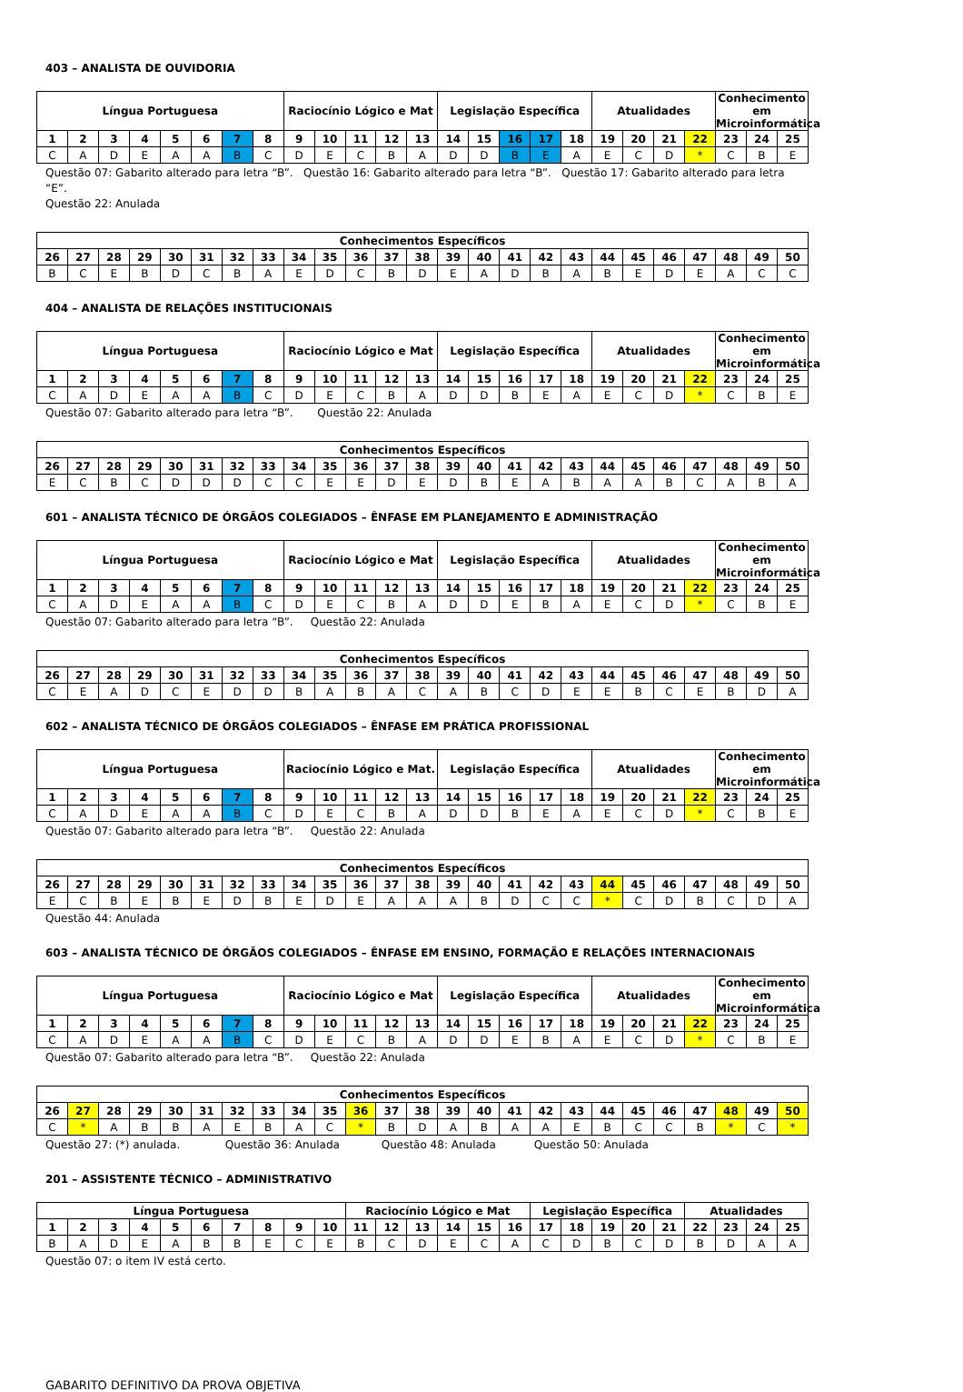403 – ANALISTA DE OUVIDORIA
| Língua Portuguesa | | | | | | | | Raciocínio Lógico e Mat | | | | | Legislação Específica | | | | | Atualidades | | | | Conhecimento em Microinformática | | |
| --- | --- | --- | --- | --- | --- | --- | --- | --- | --- | --- | --- | --- | --- | --- | --- | --- | --- | --- | --- | --- | --- | --- | --- | --- |
| 1 | 2 | 3 | 4 | 5 | 6 | 7 | 8 | 9 | 10 | 11 | 12 | 13 | 14 | 15 | 16 | 17 | 18 | 19 | 20 | 21 | 22 | 23 | 24 | 25 |
| C | A | D | E | A | A | B | C | D | E | C | B | A | D | D | B | E | A | E | C | D | * | C | B | E |
Questão 07: Gabarito alterado para letra “B”. Questão 16: Gabarito alterado para letra “B”. Questão 17: Gabarito alterado para letra “E”.
Questão 22: Anulada
| Conhecimentos Específicos | | | | | | | | | | | | | | | | | | | | | | | | |
| --- | --- | --- | --- | --- | --- | --- | --- | --- | --- | --- | --- | --- | --- | --- | --- | --- | --- | --- | --- | --- | --- | --- | --- | --- |
| 26 | 27 | 28 | 29 | 30 | 31 | 32 | 33 | 34 | 35 | 36 | 37 | 38 | 39 | 40 | 41 | 42 | 43 | 44 | 45 | 46 | 47 | 48 | 49 | 50 |
| B | C | E | B | D | C | B | A | E | D | C | B | D | E | A | D | B | A | B | E | D | E | A | C | C |
404 – ANALISTA DE RELAÇÕES INSTITUCIONAIS
| Língua Portuguesa | | | | | | | | Raciocínio Lógico e Mat | | | | | Legislação Específica | | | | | Atualidades | | | | Conhecimento em Microinformática | | |
| --- | --- | --- | --- | --- | --- | --- | --- | --- | --- | --- | --- | --- | --- | --- | --- | --- | --- | --- | --- | --- | --- | --- | --- | --- |
| 1 | 2 | 3 | 4 | 5 | 6 | 7 | 8 | 9 | 10 | 11 | 12 | 13 | 14 | 15 | 16 | 17 | 18 | 19 | 20 | 21 | 22 | 23 | 24 | 25 |
| C | A | D | E | A | A | B | C | D | E | C | B | A | D | D | B | E | A | E | C | D | * | C | B | E |
Questão 07: Gabarito alterado para letra “B”. Questão 22: Anulada
| Conhecimentos Específicos | | | | | | | | | | | | | | | | | | | | | | | | |
| --- | --- | --- | --- | --- | --- | --- | --- | --- | --- | --- | --- | --- | --- | --- | --- | --- | --- | --- | --- | --- | --- | --- | --- | --- |
| 26 | 27 | 28 | 29 | 30 | 31 | 32 | 33 | 34 | 35 | 36 | 37 | 38 | 39 | 40 | 41 | 42 | 43 | 44 | 45 | 46 | 47 | 48 | 49 | 50 |
| E | C | B | C | D | D | D | C | C | E | E | D | E | D | B | E | A | B | A | A | B | C | A | B | A |
601 – ANALISTA TÉCNICO DE ÓRGÃOS COLEGIADOS – ÊNFASE EM PLANEJAMENTO E ADMINISTRAÇÃO
| Língua Portuguesa | | | | | | | | Raciocínio Lógico e Mat | | | | | Legislação Específica | | | | | Atualidades | | | | Conhecimento em Microinformática | | |
| --- | --- | --- | --- | --- | --- | --- | --- | --- | --- | --- | --- | --- | --- | --- | --- | --- | --- | --- | --- | --- | --- | --- | --- | --- |
| 1 | 2 | 3 | 4 | 5 | 6 | 7 | 8 | 9 | 10 | 11 | 12 | 13 | 14 | 15 | 16 | 17 | 18 | 19 | 20 | 21 | 22 | 23 | 24 | 25 |
| C | A | D | E | A | A | B | C | D | E | C | B | A | D | D | E | B | A | E | C | D | * | C | B | E |
Questão 07: Gabarito alterado para letra “B”. Questão 22: Anulada
| Conhecimentos Específicos | | | | | | | | | | | | | | | | | | | | | | | | |
| --- | --- | --- | --- | --- | --- | --- | --- | --- | --- | --- | --- | --- | --- | --- | --- | --- | --- | --- | --- | --- | --- | --- | --- | --- |
| 26 | 27 | 28 | 29 | 30 | 31 | 32 | 33 | 34 | 35 | 36 | 37 | 38 | 39 | 40 | 41 | 42 | 43 | 44 | 45 | 46 | 47 | 48 | 49 | 50 |
| C | E | A | D | C | E | D | D | B | A | B | A | C | A | B | C | D | E | E | B | C | E | B | D | A |
602 – ANALISTA TÉCNICO DE ÓRGÃOS COLEGIADOS – ÊNFASE EM PRÁTICA PROFISSIONAL
| Língua Portuguesa | | | | | | | | Raciocínio Lógico e Mat. | | | | | Legislação Específica | | | | | Atualidades | | | | Conhecimento em Microinformática | | |
| --- | --- | --- | --- | --- | --- | --- | --- | --- | --- | --- | --- | --- | --- | --- | --- | --- | --- | --- | --- | --- | --- | --- | --- | --- |
| 1 | 2 | 3 | 4 | 5 | 6 | 7 | 8 | 9 | 10 | 11 | 12 | 13 | 14 | 15 | 16 | 17 | 18 | 19 | 20 | 21 | 22 | 23 | 24 | 25 |
| C | A | D | E | A | A | B | C | D | E | C | B | A | D | D | B | E | A | E | C | D | * | C | B | E |
Questão 07: Gabarito alterado para letra “B”. Questão 22: Anulada
| Conhecimentos Específicos | | | | | | | | | | | | | | | | | | | | | | | | |
| --- | --- | --- | --- | --- | --- | --- | --- | --- | --- | --- | --- | --- | --- | --- | --- | --- | --- | --- | --- | --- | --- | --- | --- | --- |
| 26 | 27 | 28 | 29 | 30 | 31 | 32 | 33 | 34 | 35 | 36 | 37 | 38 | 39 | 40 | 41 | 42 | 43 | 44 | 45 | 46 | 47 | 48 | 49 | 50 |
| E | C | B | E | B | E | D | B | E | D | E | A | A | A | B | D | C | C | * | C | D | B | C | D | A |
Questão 44: Anulada
603 – ANALISTA TÉCNICO DE ÓRGÃOS COLEGIADOS – ÊNFASE EM ENSINO, FORMAÇÃO E RELAÇÕES INTERNACIONAIS
| Língua Portuguesa | | | | | | | | Raciocínio Lógico e Mat | | | | | Legislação Específica | | | | | Atualidades | | | | Conhecimento em Microinformática | | |
| --- | --- | --- | --- | --- | --- | --- | --- | --- | --- | --- | --- | --- | --- | --- | --- | --- | --- | --- | --- | --- | --- | --- | --- | --- |
| 1 | 2 | 3 | 4 | 5 | 6 | 7 | 8 | 9 | 10 | 11 | 12 | 13 | 14 | 15 | 16 | 17 | 18 | 19 | 20 | 21 | 22 | 23 | 24 | 25 |
| C | A | D | E | A | A | B | C | D | E | C | B | A | D | D | E | B | A | E | C | D | * | C | B | E |
Questão 07: Gabarito alterado para letra “B”. Questão 22: Anulada
| Conhecimentos Específicos | | | | | | | | | | | | | | | | | | | | | | | | |
| --- | --- | --- | --- | --- | --- | --- | --- | --- | --- | --- | --- | --- | --- | --- | --- | --- | --- | --- | --- | --- | --- | --- | --- | --- |
| 26 | 27 | 28 | 29 | 30 | 31 | 32 | 33 | 34 | 35 | 36 | 37 | 38 | 39 | 40 | 41 | 42 | 43 | 44 | 45 | 46 | 47 | 48 | 49 | 50 |
| C | * | A | B | B | A | E | B | A | C | * | B | D | A | B | A | A | E | B | C | C | B | * | C | * |
Questão 27: (*) anulada. Questão 36: Anulada Questão 48: Anulada Questão 50: Anulada
201 – ASSISTENTE TÉCNICO – ADMINISTRATIVO
| Língua Portuguesa | | | | | | | | | | Raciocínio Lógico e Mat | | | | | | Legislação Específica | | | | | Atualidades | | | |
| --- | --- | --- | --- | --- | --- | --- | --- | --- | --- | --- | --- | --- | --- | --- | --- | --- | --- | --- | --- | --- | --- | --- | --- | --- |
| 1 | 2 | 3 | 4 | 5 | 6 | 7 | 8 | 9 | 10 | 11 | 12 | 13 | 14 | 15 | 16 | 17 | 18 | 19 | 20 | 21 | 22 | 23 | 24 | 25 |
| B | A | D | E | A | B | B | E | C | E | B | C | D | E | C | A | C | D | B | C | D | B | D | A | A |
Questão 07: o item IV está certo.
GABARITO DEFINITIVO DA PROVA OBJETIVA